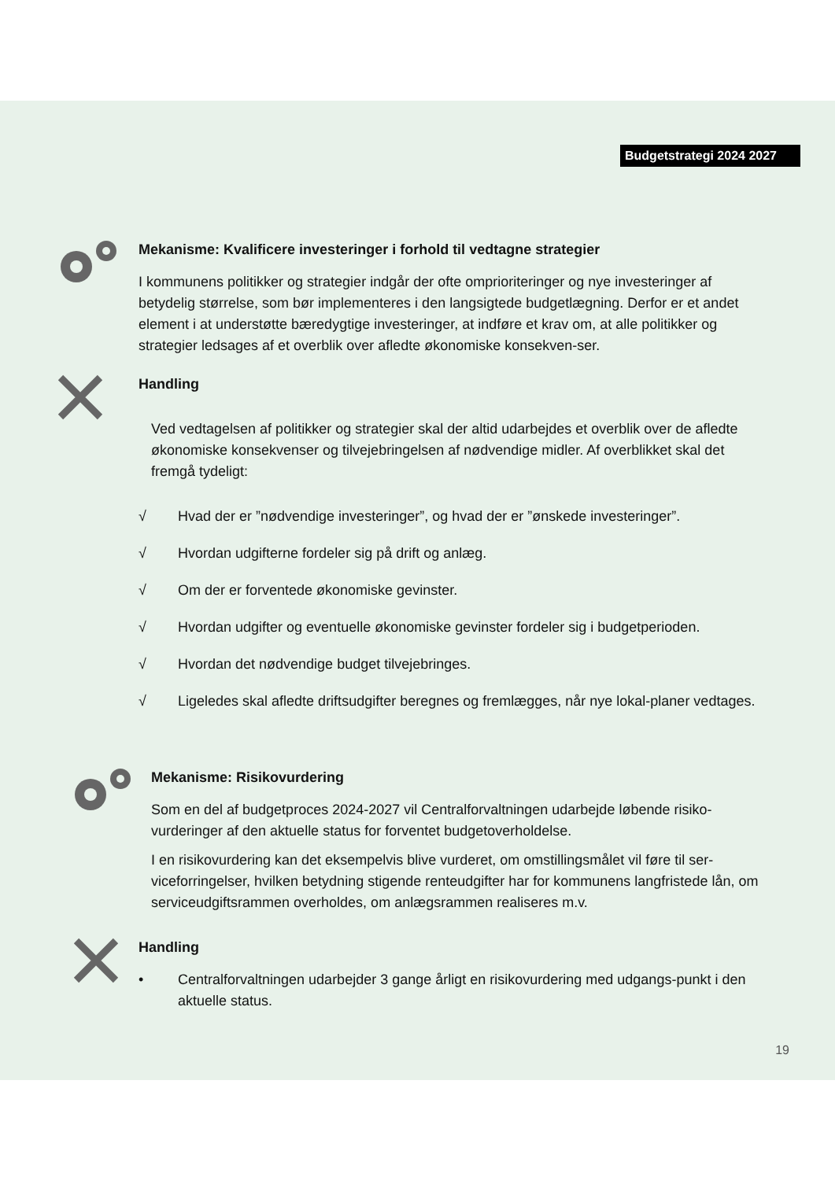Budgetstrategi 2024 2027
Mekanisme: Kvalificere investeringer i forhold til vedtagne strategier
I kommunens politikker og strategier indgår der ofte omprioriteringer og nye investeringer af betydelig størrelse, som bør implementeres i den langsigtede budgetlægning. Derfor er et andet element i at understøtte bæredygtige investeringer, at indføre et krav om, at alle politikker og strategier ledsages af et overblik over afledte økonomiske konsekven-ser.
Handling
Ved vedtagelsen af politikker og strategier skal der altid udarbejdes et overblik over de afledte økonomiske konsekvenser og tilvejebringelsen af nødvendige midler. Af overblikket skal det fremgå tydeligt:
√ Hvad der er ”nødvendige investeringer”, og hvad der er ”ønskede investeringer”.
√ Hvordan udgifterne fordeler sig på drift og anlæg.
√ Om der er forventede økonomiske gevinster.
√ Hvordan udgifter og eventuelle økonomiske gevinster fordeler sig i budgetperioden.
√ Hvordan det nødvendige budget tilvejebringes.
√ Ligeledes skal afledte driftsudgifter beregnes og fremlægges, når nye lokal-planer vedtages.
Mekanisme: Risikovurdering
Som en del af budgetproces 2024-2027 vil Centralforvaltningen udarbejde løbende risiko-vurderinger af den aktuelle status for forventet budgetoverholdelse.
I en risikovurdering kan det eksempelvis blive vurderet, om omstillingsmålet vil føre til ser-viceforringelser, hvilken betydning stigende renteudgifter har for kommunens langfristede lån, om serviceudgiftsrammen overholdes, om anlægsrammen realiseres m.v.
Handling
• Centralforvaltningen udarbejder 3 gange årligt en risikovurdering med udgangs-punkt i den aktuelle status.
19